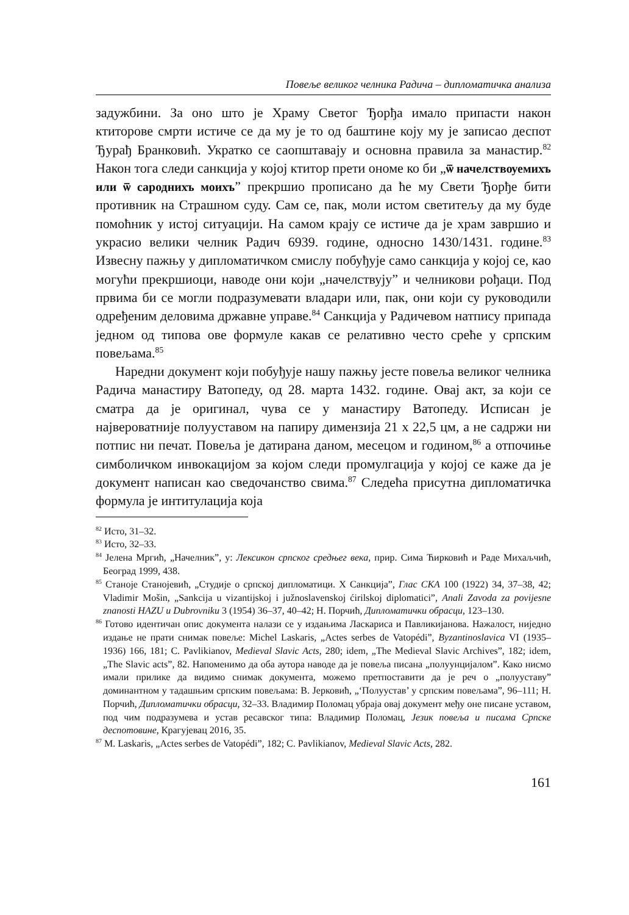Повеље великог челника Радича – дипломатичка анализа
задужбини. За оно што је Храму Светог Ђорђа имало припасти након ктиторове смрти истиче се да му је то од баштине коју му је записао деспот Ђурађ Бранковић. Укратко се саопштавају и основна правила за манастир.<sup>82</sup> Након тога следи санкција у којој ктитор прети ономе ко би „ѿ начелствѹемихъ или ѿ сароднихъ моихъ” прекршио прописано да ће му Свети Ђорђе бити противник на Страшном суду. Сам се, пак, моли истом светитељу да му буде помоћник у истој ситуацији. На самом крају се истиче да је храм завршио и украсио велики челник Радич 6939. године, односно 1430/1431. године.<sup>83</sup> Извесну пажњу у дипломатичком смислу побуђује само санкција у којој се, као могући прекршиоци, наводе они који „начелствују” и челникови рођаци. Под првима би се могли подразумевати владари или, пак, они који су руководили одређеним деловима државне управе.<sup>84</sup> Санкција у Радичевом натпису припада једном од типова ове формуле какав се релативно често среће у српским повељама.<sup>85</sup>
Наредни документ који побуђује нашу пажњу јесте повеља великог челника Радича манастиру Ватопеду, од 28. марта 1432. године. Овај акт, за који се сматра да је оригинал, чува се у манастиру Ватопеду. Исписан је највероватније полууставом на папиру димензија 21 х 22,5 цм, а не садржи ни потпис ни печат. Повеља је датирана даном, месецом и годином,<sup>86</sup> а отпочиње симболичком инвокацијом за којом следи промулгација у којој се каже да је документ написан као сведочанство свима.<sup>87</sup> Следећа присутна дипломатичка формула је интитулација која
<sup>82</sup> Исто, 31–32.
<sup>83</sup> Исто, 32–33.
<sup>84</sup> Јелена Мргић, „Начелник”, у: Лексикон српског средњег века, прир. Сима Ћирковић и Раде Михаљчић, Београд 1999, 438.
<sup>85</sup> Станоје Станојевић, „Студије о српској дипломатици. X Санкција”, Глас СКА 100 (1922) 34, 37–38, 42; Vladimir Mošin, „Sankcija u vizantijskoj i južnoslavenskoj ćirilskoj diplomatici”, Anali Zavoda za povijesne znanosti HAZU u Dubrovniku 3 (1954) 36–37, 40–42; Н. Порчић, Дипломатички обрасци, 123–130.
<sup>86</sup> Готово идентичан опис документа налази се у издањима Ласкариса и Павликијанова. Нажалост, ниједно издање не прати снимак повеље: Michel Laskaris, „Actes serbes de Vatopédi”, Byzantinoslavica VI (1935–1936) 166, 181; C. Pavlikianov, Medieval Slavic Acts, 280; idem, „The Medieval Slavic Archives”, 182; idem, „The Slavic acts”, 82. Напоменимо да оба аутора наводе да је повеља писана „полуунцијалом”. Како нисмо имали прилике да видимо снимак документа, можемо претпоставити да је реч о „полууставу” доминантном у тадашњим српским повељама: В. Јерковић, „‘Полуустав’ у српским повељама”, 96–111; Н. Порчић, Дипломатички обрасци, 32–33. Владимир Поломац убраја овај документ међу оне писане уставом, под чим подразумева и устав ресавског типа: Владимир Поломац, Језик повеља и писама Српске деспотовине, Крагујевац 2016, 35.
<sup>87</sup> M. Laskaris, „Actes serbes de Vatopédi”, 182; C. Pavlikianov, Medieval Slavic Acts, 282.
161